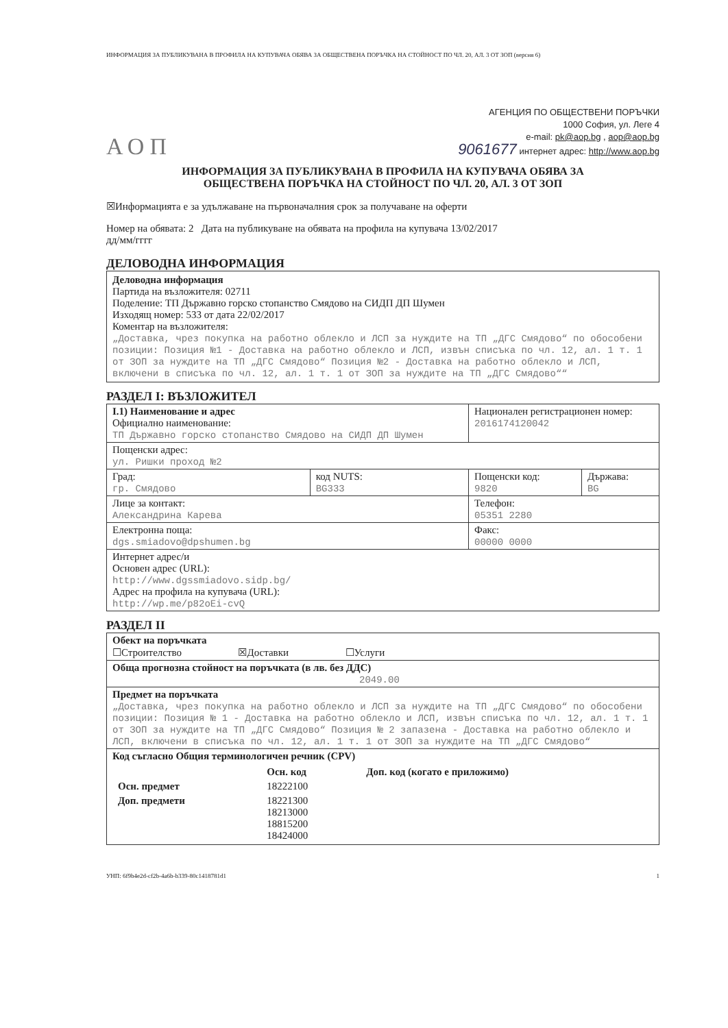ИНФОРМАЦИЯ ЗА ПУБЛИКУВАНА В ПРОФИЛА НА КУПУВАЧА ОБЯВА ЗА ОБЩЕСТВЕНА ПОРЪЧКА НА СТОЙНОСТ ПО ЧЛ. 20, АЛ. 3 ОТ ЗОП (версия 6)
АОП
АГЕНЦИЯ ПО ОБЩЕСТВЕНИ ПОРЪЧКИ
1000 София, ул. Леге 4
e-mail: pk@aop.bg , aop@aop.bg
9061677 интернет адрес: http://www.aop.bg
ИНФОРМАЦИЯ ЗА ПУБЛИКУВАНА В ПРОФИЛА НА КУПУВАЧА ОБЯВА ЗА
ОБЩЕСТВЕНА ПОРЪЧКА НА СТОЙНОСТ ПО ЧЛ. 20, АЛ. 3 ОТ ЗОП
☒Информацията е за удължаване на първоначалния срок за получаване на оферти
Номер на обявата: 2 Дата на публикуване на обявата на профила на купувача 13/02/2017
дд/мм/гггг
ДЕЛОВОДНА ИНФОРМАЦИЯ
Деловодна информация
Партида на възложителя: 02711
Поделение: ТП Държавно горско стопанство Смядово на СИДП ДП Шумен
Изходящ номер: 533 от дата 22/02/2017
Коментар на възложителя:
„Доставка, чрез покупка на работно облекло и ЛСП за нуждите на ТП „ДГС Смядово“ по обособени позиции: Позиция №1 - Доставка на работно облекло и ЛСП, извън списъка по чл. 12, ал. 1 т. 1 от ЗОП за нуждите на ТП „ДГС Смядово“ Позиция №2 - Доставка на работно облекло и ЛСП, включени в списъка по чл. 12, ал. 1 т. 1 от ЗОП за нуждите на ТП „ДГС Смядово““
РАЗДЕЛ I: ВЪЗЛОЖИТЕЛ
| I.1) Наименование и адрес Официално наименование: ТП Държавно горско стопанство Смядово на СИДП ДП Шумен | | Национален регистрационен номер: 2016174120042 | |
| Пощенски адрес: ул. Ришки проход №2 | | | |
| Град: гр. Смядово | код NUTS: BG333 | Пощенски код: 9820 | Държава: BG |
| Лице за контакт: Александрина Карева | | Телефон: 05351 2280 | |
| Електронна поща: dgs.smiadovo@dpshumen.bg | | Факс: 00000 0000 | |
| Интернет адрес/и Основен адрес (URL): http://www.dgssmiadovo.sidp.bg/ Адрес на профила на купувача (URL): http://wp.me/p82oEi-cvQ | | | |
РАЗДЕЛ II
| Обект на поръчката ☐Строителство ☒Доставки ☐Услуги |
| Обща прогнозна стойност на поръчката (в лв. без ДДС) 2049.00 |
| Предмет на поръчката „Доставка, чрез покупка на работно облекло и ЛСП за нуждите на ТП „ДГС Смядово“ по обособени позиции: Позиция № 1 - Доставка на работно облекло и ЛСП, извън списъка по чл. 12, ал. 1 т. 1 от ЗОП за нуждите на ТП „ДГС Смядово“ Позиция № 2 запазена - Доставка на работно облекло и ЛСП, включени в списъка по чл. 12, ал. 1 т. 1 от ЗОП за нуждите на ТП „ДГС Смядово“ |
| Код съгласно Общия терминологичен речник (CPV) / / Осн. код / Доп. код (когато е приложимо) / / --- / --- / --- / / Осн. предмет / 18222100 / / / Доп. предмети / 18221300 18213000 18815200 18424000 / / |
УНП: 6f9b4e2d-cf2b-4a6b-b339-80c1418781d1 1